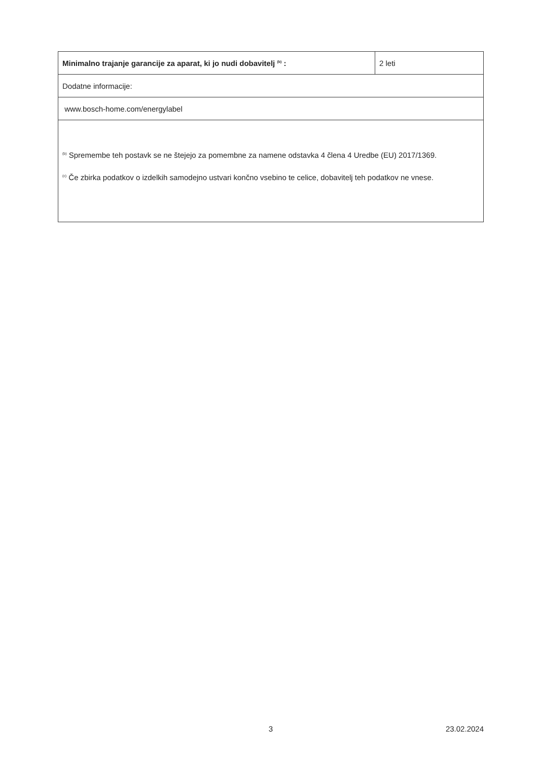| Minimalno trajanje garancije za aparat, ki jo nudi dobavitelj <sup>(b)</sup> : | 2 leti |
| Dodatne informacije: | |
| www.bosch-home.com/energylabel | |
| <sup>(b)</sup> Spremembe teh postavk se ne štejejo za pomembne za namene odstavka 4 člena 4 Uredbe (EU) 2017/1369. <sup>(c)</sup> Če zbirka podatkov o izdelkih samodejno ustvari končno vsebino te celice, dobavitelj teh podatkov ne vnese. | |
3 23.02.2024